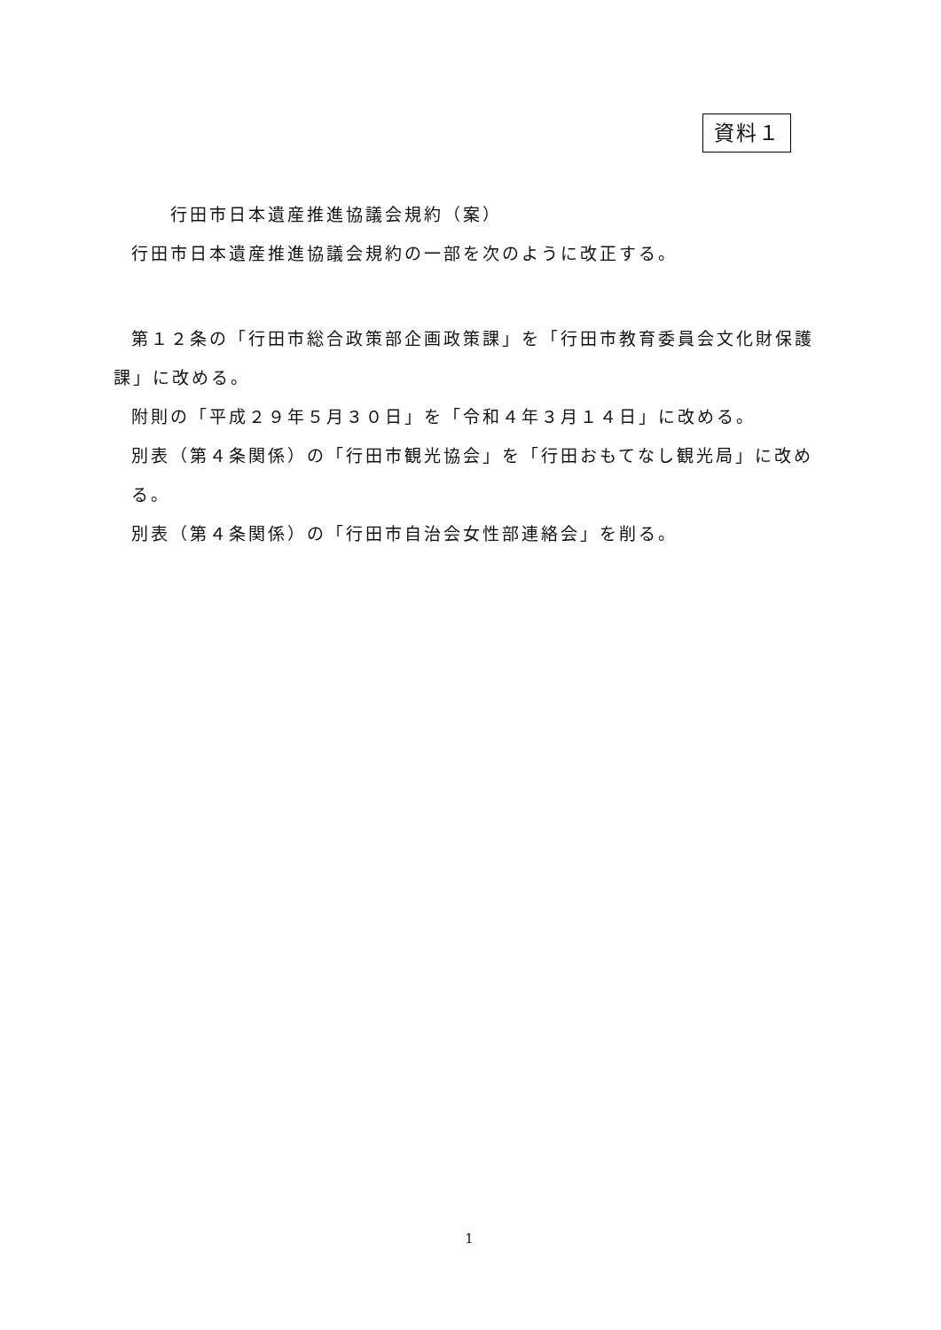資料１
行田市日本遺産推進協議会規約（案）
行田市日本遺産推進協議会規約の一部を次のように改正する。
第１２条の「行田市総合政策部企画政策課」を「行田市教育委員会文化財保護課」に改める。
附則の「平成２９年５月３０日」を「令和４年３月１４日」に改める。
別表（第４条関係）の「行田市観光協会」を「行田おもてなし観光局」に改める。
別表（第４条関係）の「行田市自治会女性部連絡会」を削る。
1